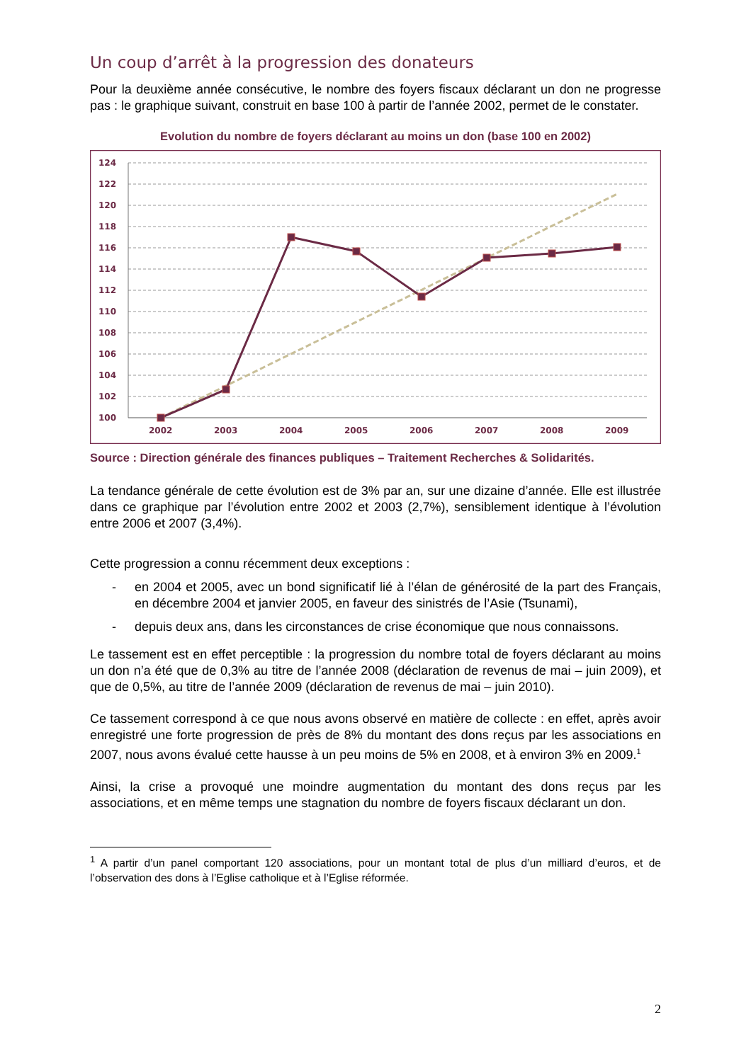Un coup d’arrêt à la progression des donateurs
Pour la deuxième année consécutive, le nombre des foyers fiscaux déclarant un don ne progresse pas : le graphique suivant, construit en base 100 à partir de l’année 2002, permet de le constater.
Evolution du nombre de foyers déclarant au moins un don (base 100 en 2002)
124
122
120
118
116
114
112
110
108
106
104
102
100
2002
2003
2004
2005
2006
2007
2008
2009
Source : Direction générale des finances publiques – Traitement Recherches & Solidarités.
La tendance générale de cette évolution est de 3% par an, sur une dizaine d’année. Elle est illustrée dans ce graphique par l’évolution entre 2002 et 2003 (2,7%), sensiblement identique à l’évolution entre 2006 et 2007 (3,4%).
Cette progression a connu récemment deux exceptions :
- en 2004 et 2005, avec un bond significatif lié à l’élan de générosité de la part des Français, en décembre 2004 et janvier 2005, en faveur des sinistrés de l’Asie (Tsunami),
- depuis deux ans, dans les circonstances de crise économique que nous connaissons.
Le tassement est en effet perceptible : la progression du nombre total de foyers déclarant au moins un don n’a été que de 0,3% au titre de l’année 2008 (déclaration de revenus de mai – juin 2009), et que de 0,5%, au titre de l’année 2009 (déclaration de revenus de mai – juin 2010).
Ce tassement correspond à ce que nous avons observé en matière de collecte : en effet, après avoir enregistré une forte progression de près de 8% du montant des dons reçus par les associations en 2007, nous avons évalué cette hausse à un peu moins de 5% en 2008, et à environ 3% en 2009.<sup>1</sup>
Ainsi, la crise a provoqué une moindre augmentation du montant des dons reçus par les associations, et en même temps une stagnation du nombre de foyers fiscaux déclarant un don.
<sup>1</sup> A partir d’un panel comportant 120 associations, pour un montant total de plus d’un milliard d’euros, et de l’observation des dons à l’Eglise catholique et à l’Eglise réformée.
2